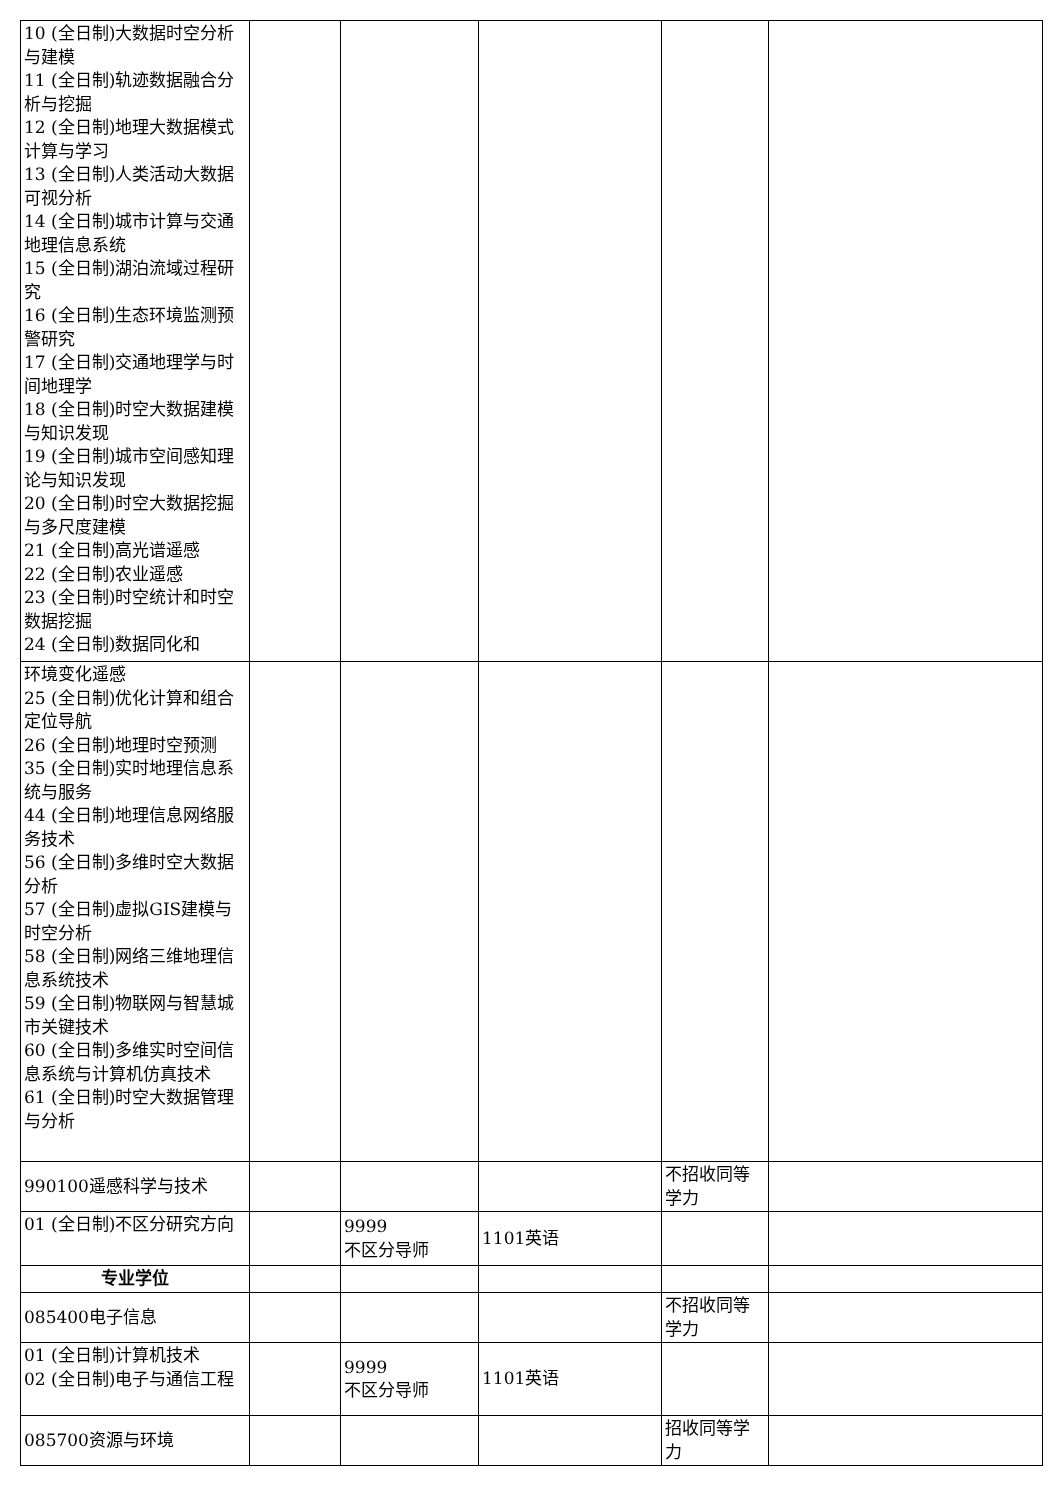| 10 (全日制)大数据时空分析与建模 11 (全日制)轨迹数据融合分析与挖掘 12 (全日制)地理大数据模式计算与学习 13 (全日制)人类活动大数据可视分析 14 (全日制)城市计算与交通地理信息系统 15 (全日制)湖泊流域过程研究 16 (全日制)生态环境监测预警研究 17 (全日制)交通地理学与时间地理学 18 (全日制)时空大数据建模与知识发现 19 (全日制)城市空间感知理论与知识发现 20 (全日制)时空大数据挖掘与多尺度建模 21 (全日制)高光谱遥感 22 (全日制)农业遥感 23 (全日制)时空统计和时空数据挖掘 24 (全日制)数据同化和 | | | | | |
| 环境变化遥感 25 (全日制)优化计算和组合定位导航 26 (全日制)地理时空预测 35 (全日制)实时地理信息系统与服务 44 (全日制)地理信息网络服务技术 56 (全日制)多维时空大数据分析 57 (全日制)虚拟GIS建模与时空分析 58 (全日制)网络三维地理信息系统技术 59 (全日制)物联网与智慧城市关键技术 60 (全日制)多维实时空间信息系统与计算机仿真技术 61 (全日制)时空大数据管理与分析 | | | | | |
| 990100遥感科学与技术 | | | | 不招收同等学力 | |
| 01 (全日制)不区分研究方向 | | 9999 不区分导师 | 1101英语 | | |
| 专业学位 | | | | | |
| 085400电子信息 | | | | 不招收同等学力 | |
| 01 (全日制)计算机技术 02 (全日制)电子与通信工程 | | 9999 不区分导师 | 1101英语 | | |
| 085700资源与环境 | | | | 招收同等学力 | |